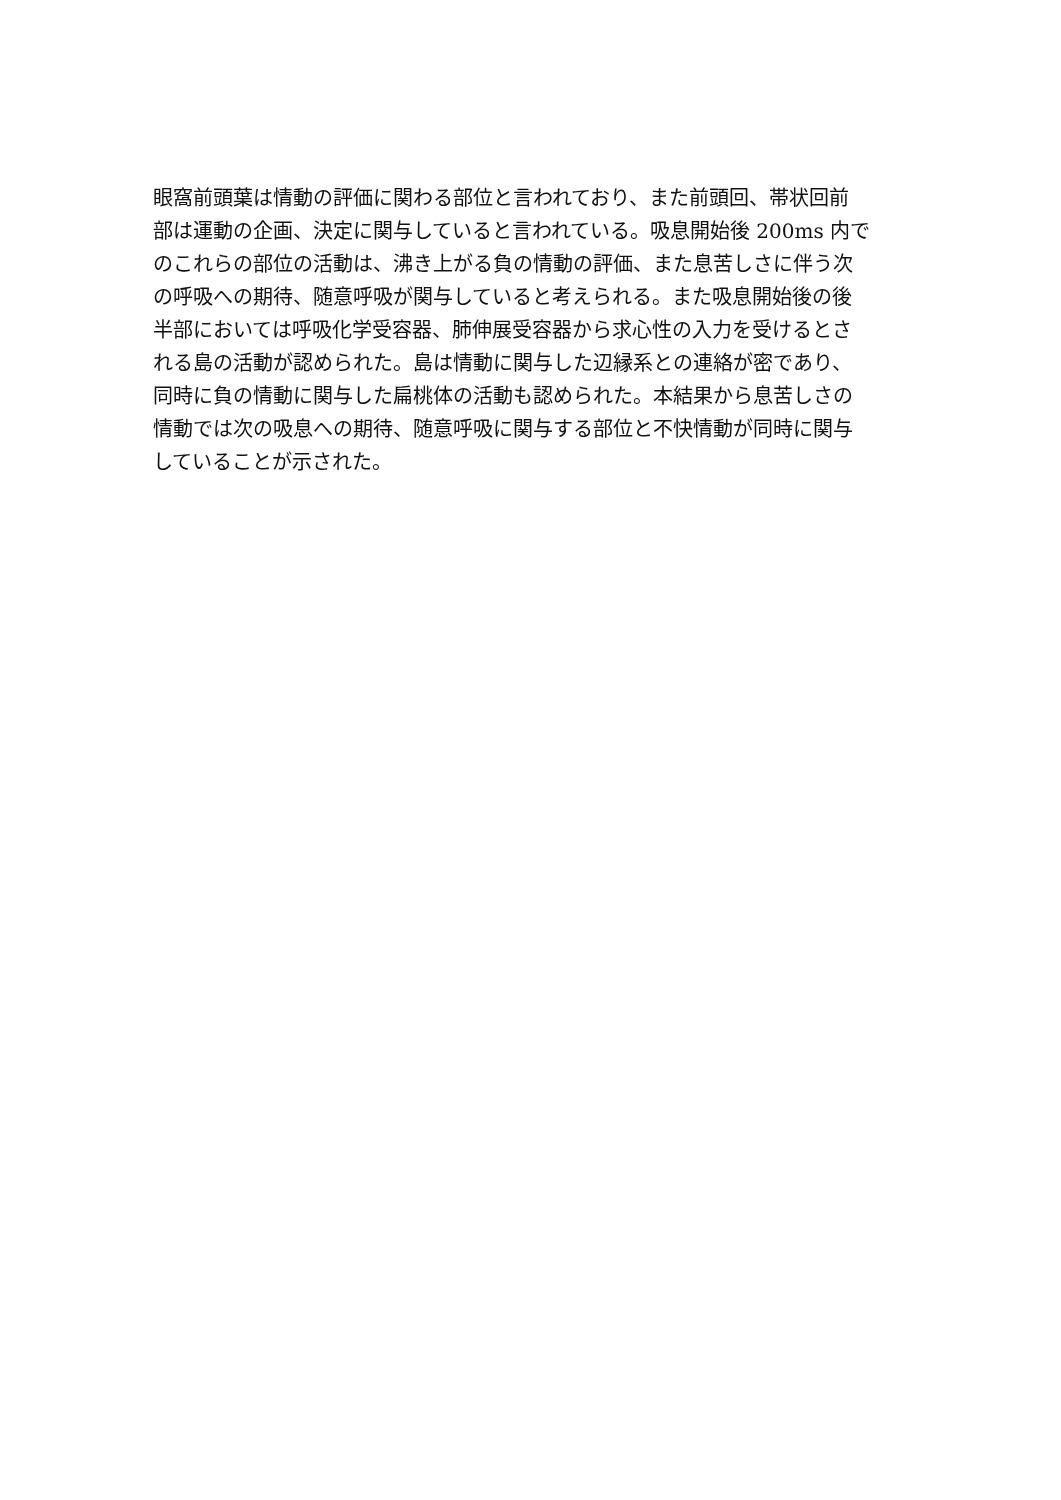眼窩前頭葉は情動の評価に関わる部位と言われており、また前頭回、帯状回前
部は運動の企画、決定に関与していると言われている。吸息開始後 200ms 内で
のこれらの部位の活動は、沸き上がる負の情動の評価、また息苦しさに伴う次
の呼吸への期待、随意呼吸が関与していると考えられる。また吸息開始後の後
半部においては呼吸化学受容器、肺伸展受容器から求心性の入力を受けるとさ
れる島の活動が認められた。島は情動に関与した辺縁系との連絡が密であり、
同時に負の情動に関与した扁桃体の活動も認められた。本結果から息苦しさの
情動では次の吸息への期待、随意呼吸に関与する部位と不快情動が同時に関与
していることが示された。